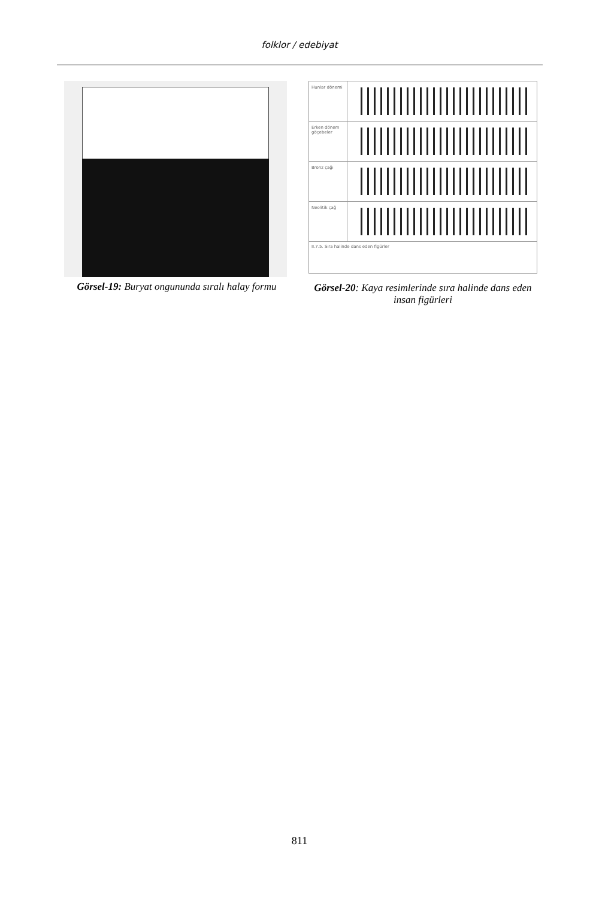folklor / edebiyat
Görsel-19: Buryat ongununda sıralı halay formu
Hunlar dönemi
Erken dönem göçebeler
Bronz çağı
Neolitik çağ
II.7.5. Sıra halinde dans eden figürler
Görsel-20: Kaya resimlerinde sıra halinde dans eden insan figürleri
811